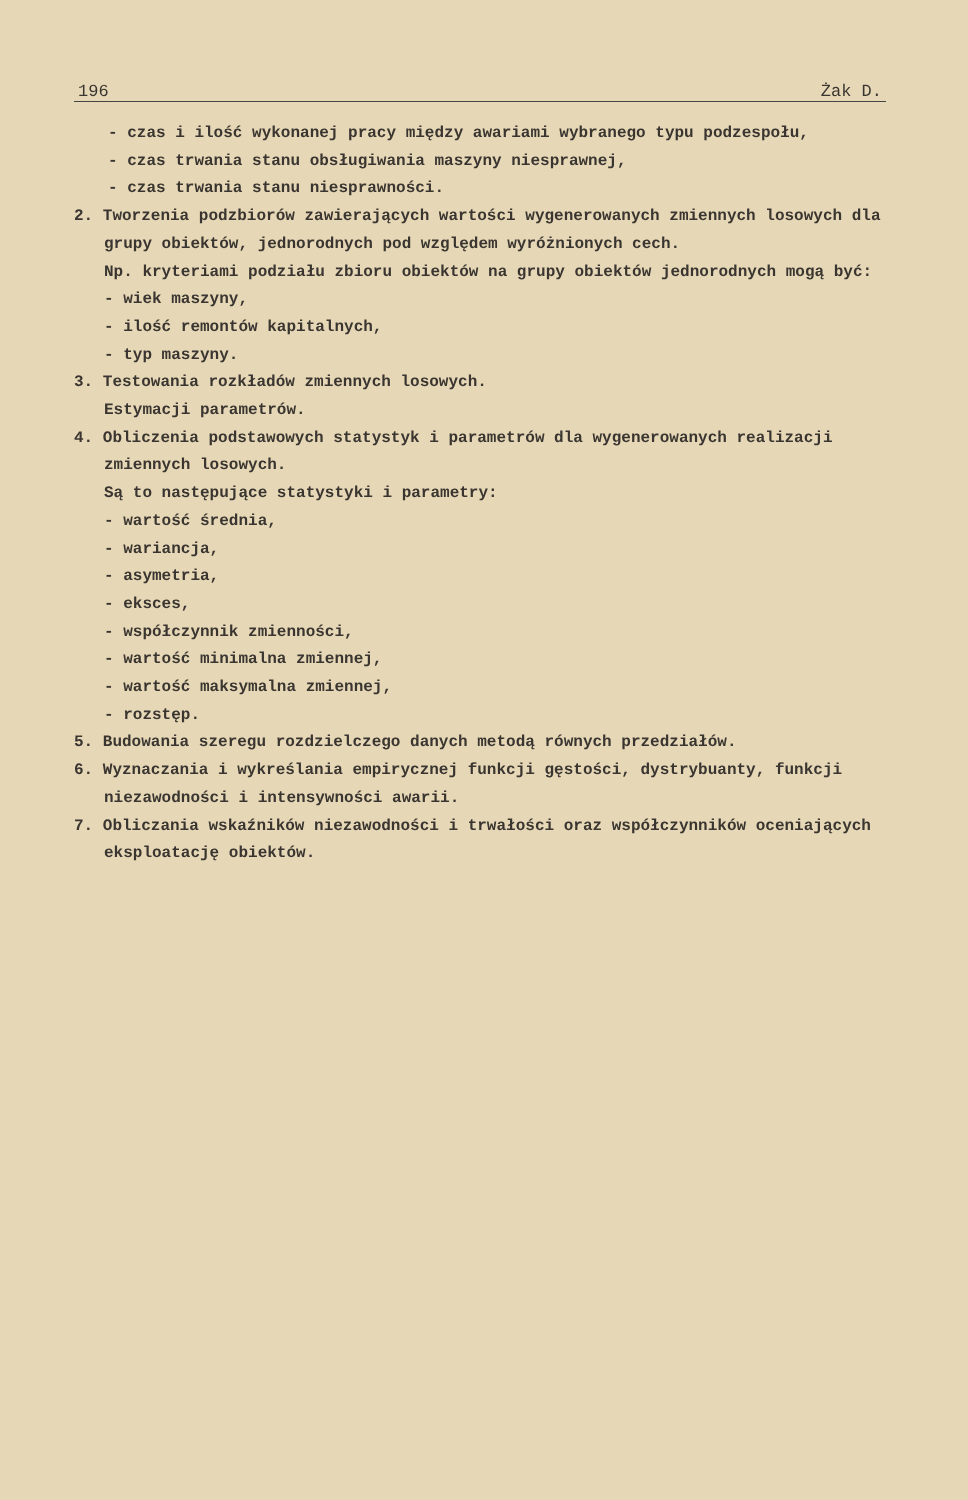196 Żak D.
- czas i ilość wykonanej pracy między awariami wybranego typu podzespołu,
- czas trwania stanu obsługiwania maszyny niesprawnej,
- czas trwania stanu niesprawności.
2. Tworzenia podzbiorów zawierających wartości wygenerowanych zmiennych losowych dla grupy obiektów, jednorodnych pod względem wyróżnionych cech.
Np. kryteriami podziału zbioru obiektów na grupy obiektów jednorodnych mogą być:
- wiek maszyny,
- ilość remontów kapitalnych,
- typ maszyny.
3. Testowania rozkładów zmiennych losowych.
Estymacji parametrów.
4. Obliczenia podstawowych statystyk i parametrów dla wygenerowanych realizacji zmiennych losowych.
Są to następujące statystyki i parametry:
- wartość średnia,
- wariancja,
- asymetria,
- eksces,
- współczynnik zmienności,
- wartość minimalna zmiennej,
- wartość maksymalna zmiennej,
- rozstęp.
5. Budowania szeregu rozdzielczego danych metodą równych przedziałów.
6. Wyznaczania i wykreślania empirycznej funkcji gęstości, dystrybuanty, funkcji niezawodności i intensywności awarii.
7. Obliczania wskaźników niezawodności i trwałości oraz współczynników oceniających eksploatację obiektów.